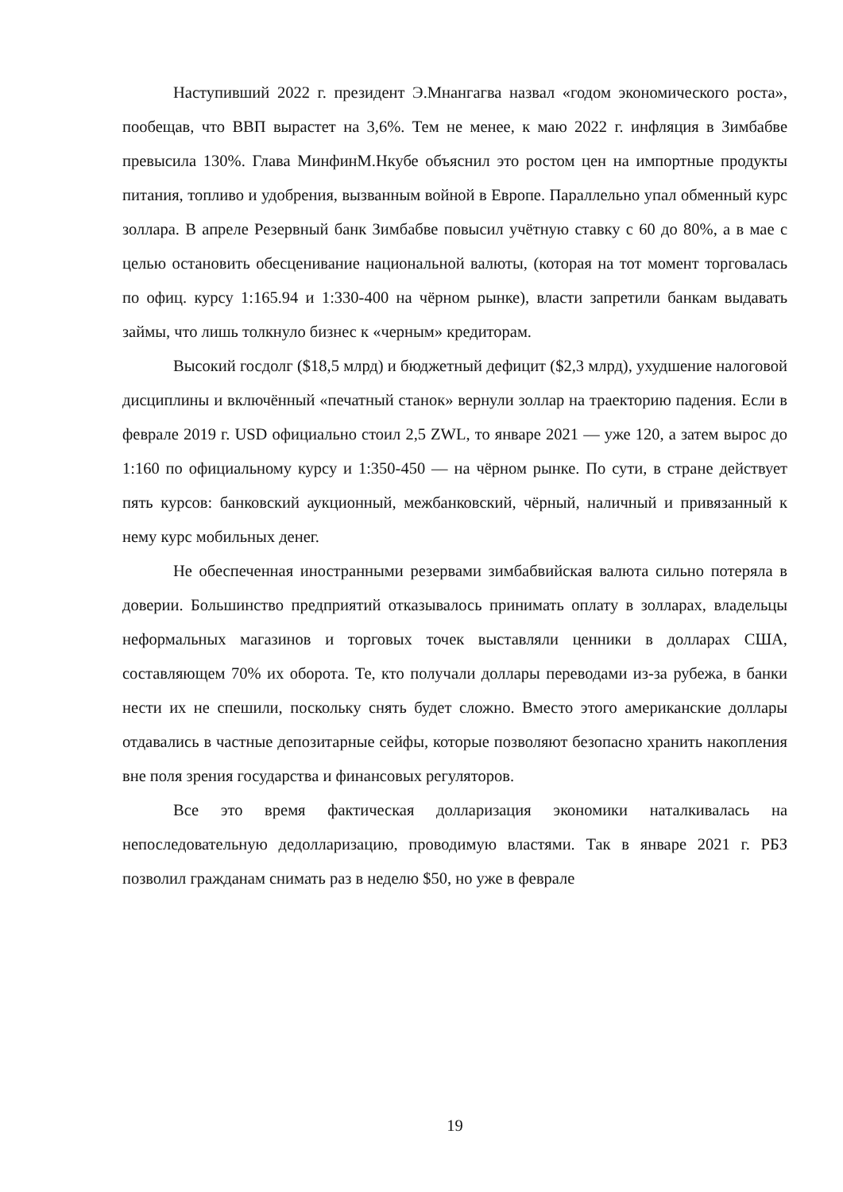Наступивший 2022 г. президент Э.Мнангагва назвал «годом экономического роста», пообещав, что ВВП вырастет на 3,6%. Тем не менее, к маю 2022 г. инфляция в Зимбабве превысила 130%. Глава МинфинМ.Нкубе объяснил это ростом цен на импортные продукты питания, топливо и удобрения, вызванным войной в Европе. Параллельно упал обменный курс золлара. В апреле Резервный банк Зимбабве повысил учётную ставку с 60 до 80%, а в мае с целью остановить обесценивание национальной валюты, (которая на тот момент торговалась по офиц. курсу 1:165.94 и 1:330-400 на чёрном рынке), власти запретили банкам выдавать займы, что лишь толкнуло бизнес к «черным» кредиторам.
Высокий госдолг ($18,5 млрд) и бюджетный дефицит ($2,3 млрд), ухудшение налоговой дисциплины и включённый «печатный станок» вернули золлар на траекторию падения. Если в феврале 2019 г. USD официально стоил 2,5 ZWL, то январе 2021 — уже 120, а затем вырос до 1:160 по официальному курсу и 1:350-450 — на чёрном рынке. По сути, в стране действует пять курсов: банковский аукционный, межбанковский, чёрный, наличный и привязанный к нему курс мобильных денег.
Не обеспеченная иностранными резервами зимбабвийская валюта сильно потеряла в доверии. Большинство предприятий отказывалось принимать оплату в золларах, владельцы неформальных магазинов и торговых точек выставляли ценники в долларах США, составляющем 70% их оборота. Те, кто получали доллары переводами из-за рубежа, в банки нести их не спешили, поскольку снять будет сложно. Вместо этого американские доллары отдавались в частные депозитарные сейфы, которые позволяют безопасно хранить накопления вне поля зрения государства и финансовых регуляторов.
Все это время фактическая долларизация экономики наталкивалась на непоследовательную дедолларизацию, проводимую властями. Так в январе 2021 г. РБЗ позволил гражданам снимать раз в неделю $50, но уже в феврале
19